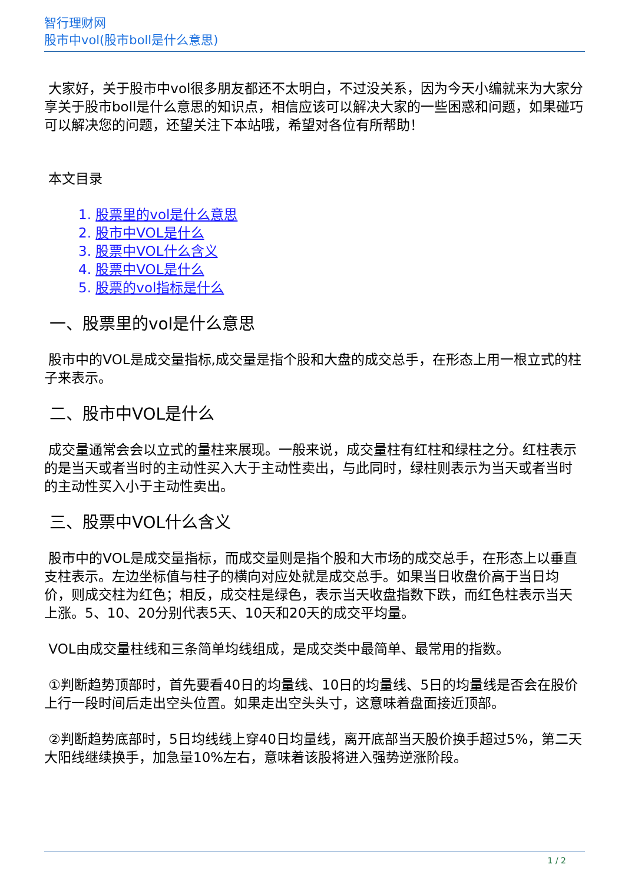智行理财网
股市中vol(股市boll是什么意思)
大家好，关于股市中vol很多朋友都还不太明白，不过没关系，因为今天小编就来为大家分享关于股市boll是什么意思的知识点，相信应该可以解决大家的一些困惑和问题，如果碰巧可以解决您的问题，还望关注下本站哦，希望对各位有所帮助！
本文目录
1. 股票里的vol是什么意思
2. 股市中VOL是什么
3. 股票中VOL什么含义
4. 股票中VOL是什么
5. 股票的vol指标是什么
一、股票里的vol是什么意思
股市中的VOL是成交量指标,成交量是指个股和大盘的成交总手，在形态上用一根立式的柱子来表示。
二、股市中VOL是什么
成交量通常会会以立式的量柱来展现。一般来说，成交量柱有红柱和绿柱之分。红柱表示的是当天或者当时的主动性买入大于主动性卖出，与此同时，绿柱则表示为当天或者当时的主动性买入小于主动性卖出。
三、股票中VOL什么含义
股市中的VOL是成交量指标，而成交量则是指个股和大市场的成交总手，在形态上以垂直支柱表示。左边坐标值与柱子的横向对应处就是成交总手。如果当日收盘价高于当日均价，则成交柱为红色；相反，成交柱是绿色，表示当天收盘指数下跌，而红色柱表示当天上涨。5、10、20分别代表5天、10天和20天的成交平均量。
VOL由成交量柱线和三条简单均线组成，是成交类中最简单、最常用的指数。
①判断趋势顶部时，首先要看40日的均量线、10日的均量线、5日的均量线是否会在股价上行一段时间后走出空头位置。如果走出空头头寸，这意味着盘面接近顶部。
②判断趋势底部时，5日均线线上穿40日均量线，离开底部当天股价换手超过5%，第二天大阳线继续换手，加急量10%左右，意味着该股将进入强势逆涨阶段。
1 / 2